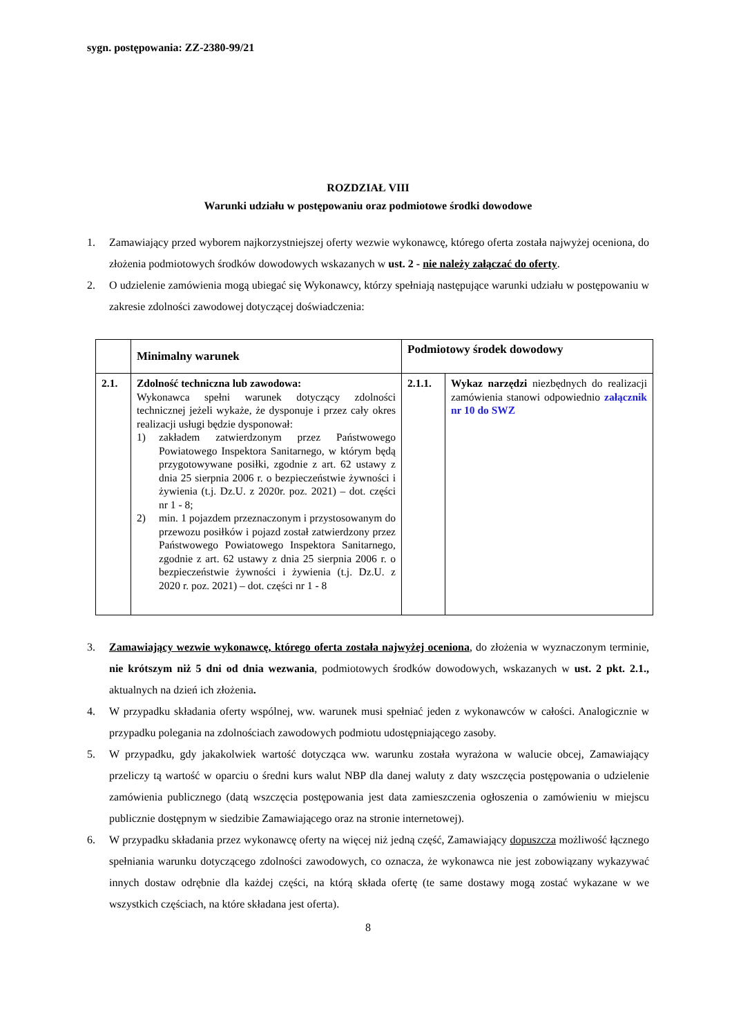sygn. postępowania: ZZ-2380-99/21
ROZDZIAŁ VIII
Warunki udziału w postępowaniu oraz podmiotowe środki dowodowe
1. Zamawiający przed wyborem najkorzystniejszej oferty wezwie wykonawcę, którego oferta została najwyżej oceniona, do złożenia podmiotowych środków dowodowych wskazanych w ust. 2 - nie należy załączać do oferty.
2. O udzielenie zamówienia mogą ubiegać się Wykonawcy, którzy spełniają następujące warunki udziału w postępowaniu w zakresie zdolności zawodowej dotyczącej doświadczenia:
| | Minimalny warunek | Podmiotowy środek dowodowy | |
| --- | --- | --- | --- |
| 2.1. | Zdolność techniczna lub zawodowa: Wykonawca spełni warunek dotyczący zdolności technicznej jeżeli wykaże, że dysponuje i przez cały okres realizacji usługi będzie dysponował: 1) zakładem zatwierdzonym przez Państwowego Powiatowego Inspektora Sanitarnego, w którym będą przygotowywane posiłki, zgodnie z art. 62 ustawy z dnia 25 sierpnia 2006 r. o bezpieczeństwie żywności i żywienia (t.j. Dz.U. z 2020r. poz. 2021) – dot. części nr 1 - 8; 2) min. 1 pojazdem przeznaczonym i przystosowanym do przewozu posiłków i pojazd został zatwierdzony przez Państwowego Powiatowego Inspektora Sanitarnego, zgodnie z art. 62 ustawy z dnia 25 sierpnia 2006 r. o bezpieczeństwie żywności i żywienia (t.j. Dz.U. z 2020 r. poz. 2021) – dot. części nr 1 - 8 | 2.1.1. | Wykaz narzędzi niezbędnych do realizacji zamówienia stanowi odpowiednio załącznik nr 10 do SWZ |
3. Zamawiający wezwie wykonawcę, którego oferta została najwyżej oceniona, do złożenia w wyznaczonym terminie, nie krótszym niż 5 dni od dnia wezwania, podmiotowych środków dowodowych, wskazanych w ust. 2 pkt. 2.1., aktualnych na dzień ich złożenia.
4. W przypadku składania oferty wspólnej, ww. warunek musi spełniać jeden z wykonawców w całości. Analogicznie w przypadku polegania na zdolnościach zawodowych podmiotu udostępniającego zasoby.
5. W przypadku, gdy jakakolwiek wartość dotycząca ww. warunku została wyrażona w walucie obcej, Zamawiający przeliczy tą wartość w oparciu o średni kurs walut NBP dla danej waluty z daty wszczęcia postępowania o udzielenie zamówienia publicznego (datą wszczęcia postępowania jest data zamieszczenia ogłoszenia o zamówieniu w miejscu publicznie dostępnym w siedzibie Zamawiającego oraz na stronie internetowej).
6. W przypadku składania przez wykonawcę oferty na więcej niż jedną część, Zamawiający dopuszcza możliwość łącznego spełniania warunku dotyczącego zdolności zawodowych, co oznacza, że wykonawca nie jest zobowiązany wykazywać innych dostaw odrębnie dla każdej części, na którą składa ofertę (te same dostawy mogą zostać wykazane w we wszystkich częściach, na które składana jest oferta).
8